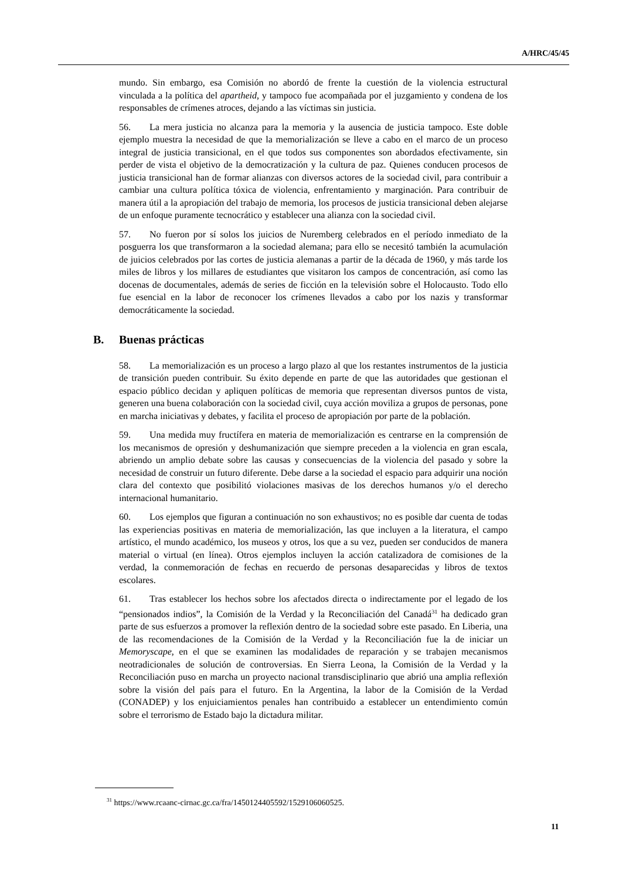A/HRC/45/45
mundo. Sin embargo, esa Comisión no abordó de frente la cuestión de la violencia estructural vinculada a la política del apartheid, y tampoco fue acompañada por el juzgamiento y condena de los responsables de crímenes atroces, dejando a las víctimas sin justicia.
56. La mera justicia no alcanza para la memoria y la ausencia de justicia tampoco. Este doble ejemplo muestra la necesidad de que la memorialización se lleve a cabo en el marco de un proceso integral de justicia transicional, en el que todos sus componentes son abordados efectivamente, sin perder de vista el objetivo de la democratización y la cultura de paz. Quienes conducen procesos de justicia transicional han de formar alianzas con diversos actores de la sociedad civil, para contribuir a cambiar una cultura política tóxica de violencia, enfrentamiento y marginación. Para contribuir de manera útil a la apropiación del trabajo de memoria, los procesos de justicia transicional deben alejarse de un enfoque puramente tecnocrático y establecer una alianza con la sociedad civil.
57. No fueron por sí solos los juicios de Nuremberg celebrados en el período inmediato de la posguerra los que transformaron a la sociedad alemana; para ello se necesitó también la acumulación de juicios celebrados por las cortes de justicia alemanas a partir de la década de 1960, y más tarde los miles de libros y los millares de estudiantes que visitaron los campos de concentración, así como las docenas de documentales, además de series de ficción en la televisión sobre el Holocausto. Todo ello fue esencial en la labor de reconocer los crímenes llevados a cabo por los nazis y transformar democráticamente la sociedad.
B. Buenas prácticas
58. La memorialización es un proceso a largo plazo al que los restantes instrumentos de la justicia de transición pueden contribuir. Su éxito depende en parte de que las autoridades que gestionan el espacio público decidan y apliquen políticas de memoria que representan diversos puntos de vista, generen una buena colaboración con la sociedad civil, cuya acción moviliza a grupos de personas, pone en marcha iniciativas y debates, y facilita el proceso de apropiación por parte de la población.
59. Una medida muy fructífera en materia de memorialización es centrarse en la comprensión de los mecanismos de opresión y deshumanización que siempre preceden a la violencia en gran escala, abriendo un amplio debate sobre las causas y consecuencias de la violencia del pasado y sobre la necesidad de construir un futuro diferente. Debe darse a la sociedad el espacio para adquirir una noción clara del contexto que posibilitó violaciones masivas de los derechos humanos y/o el derecho internacional humanitario.
60. Los ejemplos que figuran a continuación no son exhaustivos; no es posible dar cuenta de todas las experiencias positivas en materia de memorialización, las que incluyen a la literatura, el campo artístico, el mundo académico, los museos y otros, los que a su vez, pueden ser conducidos de manera material o virtual (en línea). Otros ejemplos incluyen la acción catalizadora de comisiones de la verdad, la conmemoración de fechas en recuerdo de personas desaparecidas y libros de textos escolares.
61. Tras establecer los hechos sobre los afectados directa o indirectamente por el legado de los “pensionados indios”, la Comisión de la Verdad y la Reconciliación del Canadá<sup>31</sup> ha dedicado gran parte de sus esfuerzos a promover la reflexión dentro de la sociedad sobre este pasado. En Liberia, una de las recomendaciones de la Comisión de la Verdad y la Reconciliación fue la de iniciar un Memoryscape, en el que se examinen las modalidades de reparación y se trabajen mecanismos neotradicionales de solución de controversias. En Sierra Leona, la Comisión de la Verdad y la Reconciliación puso en marcha un proyecto nacional transdisciplinario que abrió una amplia reflexión sobre la visión del país para el futuro. En la Argentina, la labor de la Comisión de la Verdad (CONADEP) y los enjuiciamientos penales han contribuido a establecer un entendimiento común sobre el terrorismo de Estado bajo la dictadura militar.
<sup>31</sup> https://www.rcaanc-cirnac.gc.ca/fra/1450124405592/1529106060525.
11